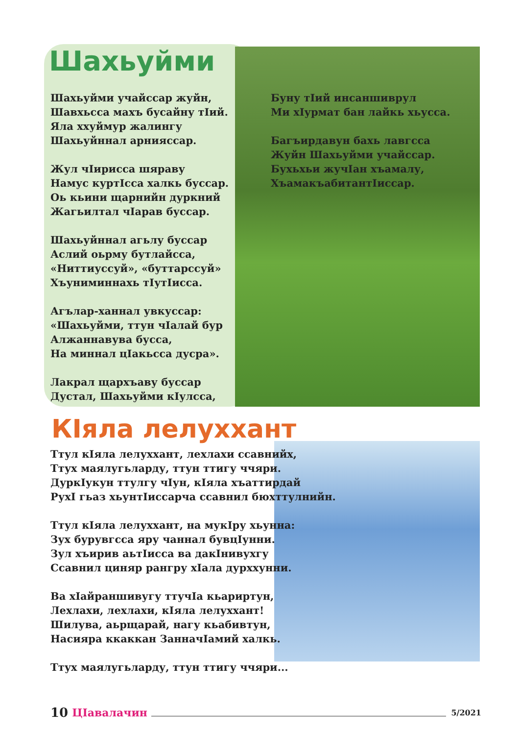Шахьуйми
Шахьуйми учайссар жуйн,
Шавхьсса махъ бусайну тIий.
Яла ххуймур жалингу
Шахьуйннал арнияссар.
Жул чIирисса шяраву
Намус куртIсса халкь буссар.
Оь кьини щарнийн дуркний
Жагьилтал чIарав буссар.
Шахьуйннал агьлу буссар
Аслий оьрму бутлайсса,
«Ниттиуссуй», «буттарссуй»
Хъуниминнахь тIутIисса.
Агълар-ханнал увкуссар:
«Шахьуйми, ттун чIалай бур
Алжаннавува бусса,
На миннал цIакьсса дусра».
Лакрал щархъаву буссар
Дустал, Шахьуйми кIулсса,
Буну тIий инсаншиврул
Ми хIурмат бан лайкь хьусса.
Багъирдавун бахь лавгсса
Жуйн Шахьуйми учайссар.
Бухьхьи жучIан хъамалу,
ХъамакъабитантIиссар.
КIяла лелуххант
Ттул кIяла лелуххант, лехлахи ссавнийх,
Ттух маялугьларду, ттун ттигу ччяри.
ДуркIукун ттулгу чIун, кIяла хъаттирдай
РухI гьаз хьунтIиссарча ссавнил бюхттулнийн.
Ттул кIяла лелуххант, на мукIру хьунна:
Зух бурувгсса яру чаннал бувцIунни.
Зул хъирив аьтIисса ва дакIнивухгу
Ссавнил циняр рангру хIала дурххунни.
Ва хIайраншивугу ттучIа кьариртун,
Лехлахи, лехлахи, кIяла лелуххант!
Шилува, аьрщарай, нагу кьабивтун,
Насияра ккаккан ЗанначIамий халкь.
Ттух маялугьларду, ттун ттигу ччяри...
10 ЦIавалачин 5/2021